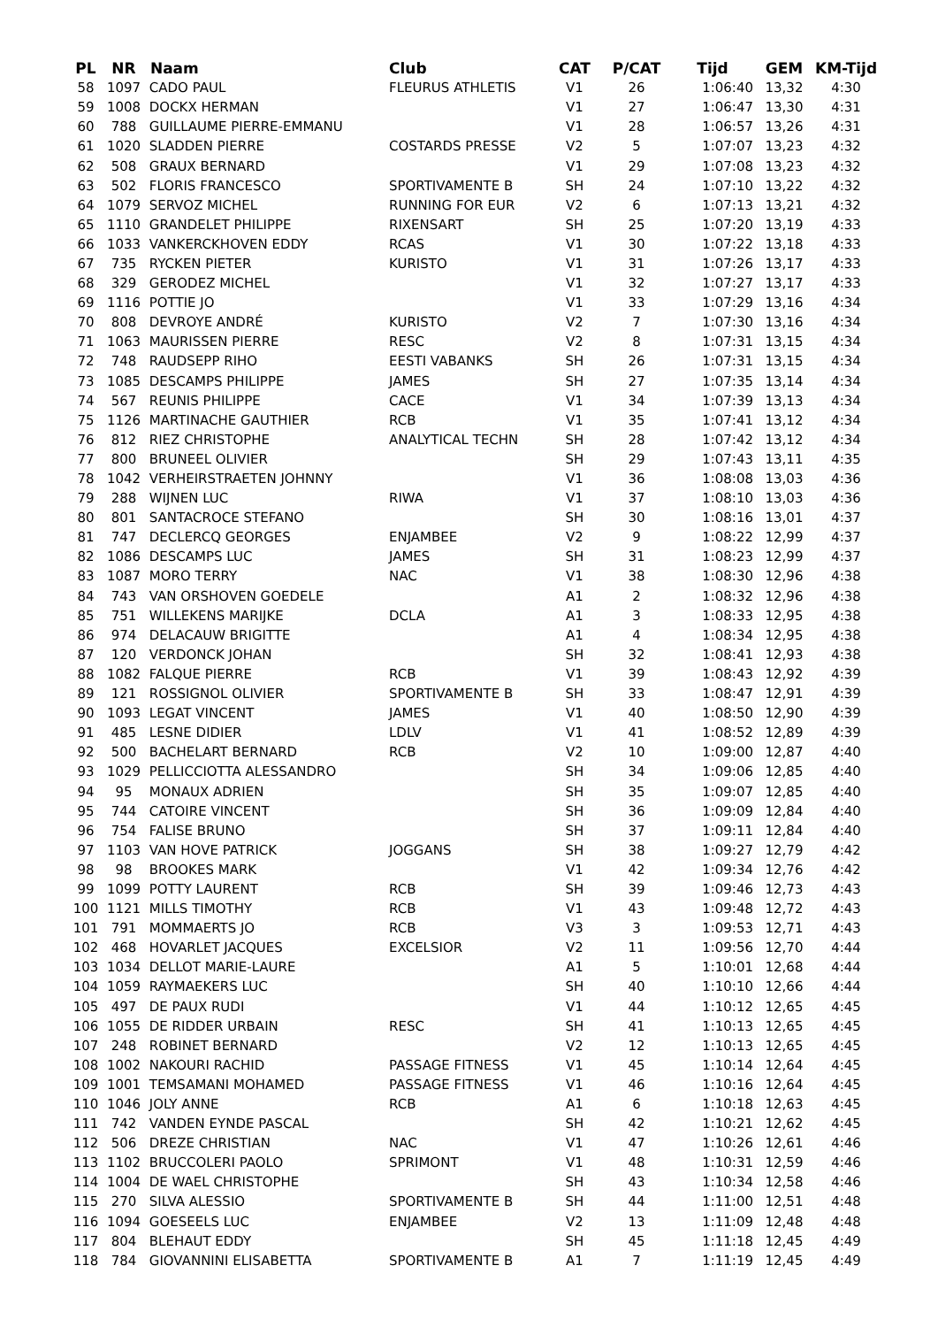| PL | NR | Naam | Club | CAT | P/CAT | Tijd | GEM | KM-Tijd |
| --- | --- | --- | --- | --- | --- | --- | --- | --- |
| 58 | 1097 | CADO PAUL | FLEURUS ATHLETIS | V1 | 26 | 1:06:40 | 13,32 | 4:30 |
| 59 | 1008 | DOCKX HERMAN | | V1 | 27 | 1:06:47 | 13,30 | 4:31 |
| 60 | 788 | GUILLAUME PIERRE-EMMANU | | V1 | 28 | 1:06:57 | 13,26 | 4:31 |
| 61 | 1020 | SLADDEN PIERRE | COSTARDS PRESSE | V2 | 5 | 1:07:07 | 13,23 | 4:32 |
| 62 | 508 | GRAUX BERNARD | | V1 | 29 | 1:07:08 | 13,23 | 4:32 |
| 63 | 502 | FLORIS FRANCESCO | SPORTIVAMENTE B | SH | 24 | 1:07:10 | 13,22 | 4:32 |
| 64 | 1079 | SERVOZ MICHEL | RUNNING FOR EUR | V2 | 6 | 1:07:13 | 13,21 | 4:32 |
| 65 | 1110 | GRANDELET PHILIPPE | RIXENSART | SH | 25 | 1:07:20 | 13,19 | 4:33 |
| 66 | 1033 | VANKERCKHOVEN EDDY | RCAS | V1 | 30 | 1:07:22 | 13,18 | 4:33 |
| 67 | 735 | RYCKEN PIETER | KURISTO | V1 | 31 | 1:07:26 | 13,17 | 4:33 |
| 68 | 329 | GERODEZ MICHEL | | V1 | 32 | 1:07:27 | 13,17 | 4:33 |
| 69 | 1116 | POTTIE JO | | V1 | 33 | 1:07:29 | 13,16 | 4:34 |
| 70 | 808 | DEVROYE ANDRÉ | KURISTO | V2 | 7 | 1:07:30 | 13,16 | 4:34 |
| 71 | 1063 | MAURISSEN PIERRE | RESC | V2 | 8 | 1:07:31 | 13,15 | 4:34 |
| 72 | 748 | RAUDSEPP RIHO | EESTI VABANKS | SH | 26 | 1:07:31 | 13,15 | 4:34 |
| 73 | 1085 | DESCAMPS PHILIPPE | JAMES | SH | 27 | 1:07:35 | 13,14 | 4:34 |
| 74 | 567 | REUNIS PHILIPPE | CACE | V1 | 34 | 1:07:39 | 13,13 | 4:34 |
| 75 | 1126 | MARTINACHE GAUTHIER | RCB | V1 | 35 | 1:07:41 | 13,12 | 4:34 |
| 76 | 812 | RIEZ CHRISTOPHE | ANALYTICAL TECHN | SH | 28 | 1:07:42 | 13,12 | 4:34 |
| 77 | 800 | BRUNEEL OLIVIER | | SH | 29 | 1:07:43 | 13,11 | 4:35 |
| 78 | 1042 | VERHEIRSTRAETEN JOHNNY | | V1 | 36 | 1:08:08 | 13,03 | 4:36 |
| 79 | 288 | WIJNEN LUC | RIWA | V1 | 37 | 1:08:10 | 13,03 | 4:36 |
| 80 | 801 | SANTACROCE STEFANO | | SH | 30 | 1:08:16 | 13,01 | 4:37 |
| 81 | 747 | DECLERCQ GEORGES | ENJAMBEE | V2 | 9 | 1:08:22 | 12,99 | 4:37 |
| 82 | 1086 | DESCAMPS LUC | JAMES | SH | 31 | 1:08:23 | 12,99 | 4:37 |
| 83 | 1087 | MORO TERRY | NAC | V1 | 38 | 1:08:30 | 12,96 | 4:38 |
| 84 | 743 | VAN ORSHOVEN GOEDELE | | A1 | 2 | 1:08:32 | 12,96 | 4:38 |
| 85 | 751 | WILLEKENS MARIJKE | DCLA | A1 | 3 | 1:08:33 | 12,95 | 4:38 |
| 86 | 974 | DELACAUW BRIGITTE | | A1 | 4 | 1:08:34 | 12,95 | 4:38 |
| 87 | 120 | VERDONCK JOHAN | | SH | 32 | 1:08:41 | 12,93 | 4:38 |
| 88 | 1082 | FALQUE PIERRE | RCB | V1 | 39 | 1:08:43 | 12,92 | 4:39 |
| 89 | 121 | ROSSIGNOL OLIVIER | SPORTIVAMENTE B | SH | 33 | 1:08:47 | 12,91 | 4:39 |
| 90 | 1093 | LEGAT VINCENT | JAMES | V1 | 40 | 1:08:50 | 12,90 | 4:39 |
| 91 | 485 | LESNE DIDIER | LDLV | V1 | 41 | 1:08:52 | 12,89 | 4:39 |
| 92 | 500 | BACHELART BERNARD | RCB | V2 | 10 | 1:09:00 | 12,87 | 4:40 |
| 93 | 1029 | PELLICCIOTTA ALESSANDRO | | SH | 34 | 1:09:06 | 12,85 | 4:40 |
| 94 | 95 | MONAUX ADRIEN | | SH | 35 | 1:09:07 | 12,85 | 4:40 |
| 95 | 744 | CATOIRE VINCENT | | SH | 36 | 1:09:09 | 12,84 | 4:40 |
| 96 | 754 | FALISE BRUNO | | SH | 37 | 1:09:11 | 12,84 | 4:40 |
| 97 | 1103 | VAN HOVE PATRICK | JOGGANS | SH | 38 | 1:09:27 | 12,79 | 4:42 |
| 98 | 98 | BROOKES MARK | | V1 | 42 | 1:09:34 | 12,76 | 4:42 |
| 99 | 1099 | POTTY LAURENT | RCB | SH | 39 | 1:09:46 | 12,73 | 4:43 |
| 100 | 1121 | MILLS TIMOTHY | RCB | V1 | 43 | 1:09:48 | 12,72 | 4:43 |
| 101 | 791 | MOMMAERTS JO | RCB | V3 | 3 | 1:09:53 | 12,71 | 4:43 |
| 102 | 468 | HOVARLET JACQUES | EXCELSIOR | V2 | 11 | 1:09:56 | 12,70 | 4:44 |
| 103 | 1034 | DELLOT MARIE-LAURE | | A1 | 5 | 1:10:01 | 12,68 | 4:44 |
| 104 | 1059 | RAYMAEKERS LUC | | SH | 40 | 1:10:10 | 12,66 | 4:44 |
| 105 | 497 | DE PAUX RUDI | | V1 | 44 | 1:10:12 | 12,65 | 4:45 |
| 106 | 1055 | DE RIDDER URBAIN | RESC | SH | 41 | 1:10:13 | 12,65 | 4:45 |
| 107 | 248 | ROBINET BERNARD | | V2 | 12 | 1:10:13 | 12,65 | 4:45 |
| 108 | 1002 | NAKOURI RACHID | PASSAGE FITNESS | V1 | 45 | 1:10:14 | 12,64 | 4:45 |
| 109 | 1001 | TEMSAMANI MOHAMED | PASSAGE FITNESS | V1 | 46 | 1:10:16 | 12,64 | 4:45 |
| 110 | 1046 | JOLY ANNE | RCB | A1 | 6 | 1:10:18 | 12,63 | 4:45 |
| 111 | 742 | VANDEN EYNDE PASCAL | | SH | 42 | 1:10:21 | 12,62 | 4:45 |
| 112 | 506 | DREZE CHRISTIAN | NAC | V1 | 47 | 1:10:26 | 12,61 | 4:46 |
| 113 | 1102 | BRUCCOLERI PAOLO | SPRIMONT | V1 | 48 | 1:10:31 | 12,59 | 4:46 |
| 114 | 1004 | DE WAEL CHRISTOPHE | | SH | 43 | 1:10:34 | 12,58 | 4:46 |
| 115 | 270 | SILVA ALESSIO | SPORTIVAMENTE B | SH | 44 | 1:11:00 | 12,51 | 4:48 |
| 116 | 1094 | GOESEELS LUC | ENJAMBEE | V2 | 13 | 1:11:09 | 12,48 | 4:48 |
| 117 | 804 | BLEHAUT EDDY | | SH | 45 | 1:11:18 | 12,45 | 4:49 |
| 118 | 784 | GIOVANNINI ELISABETTA | SPORTIVAMENTE B | A1 | 7 | 1:11:19 | 12,45 | 4:49 |